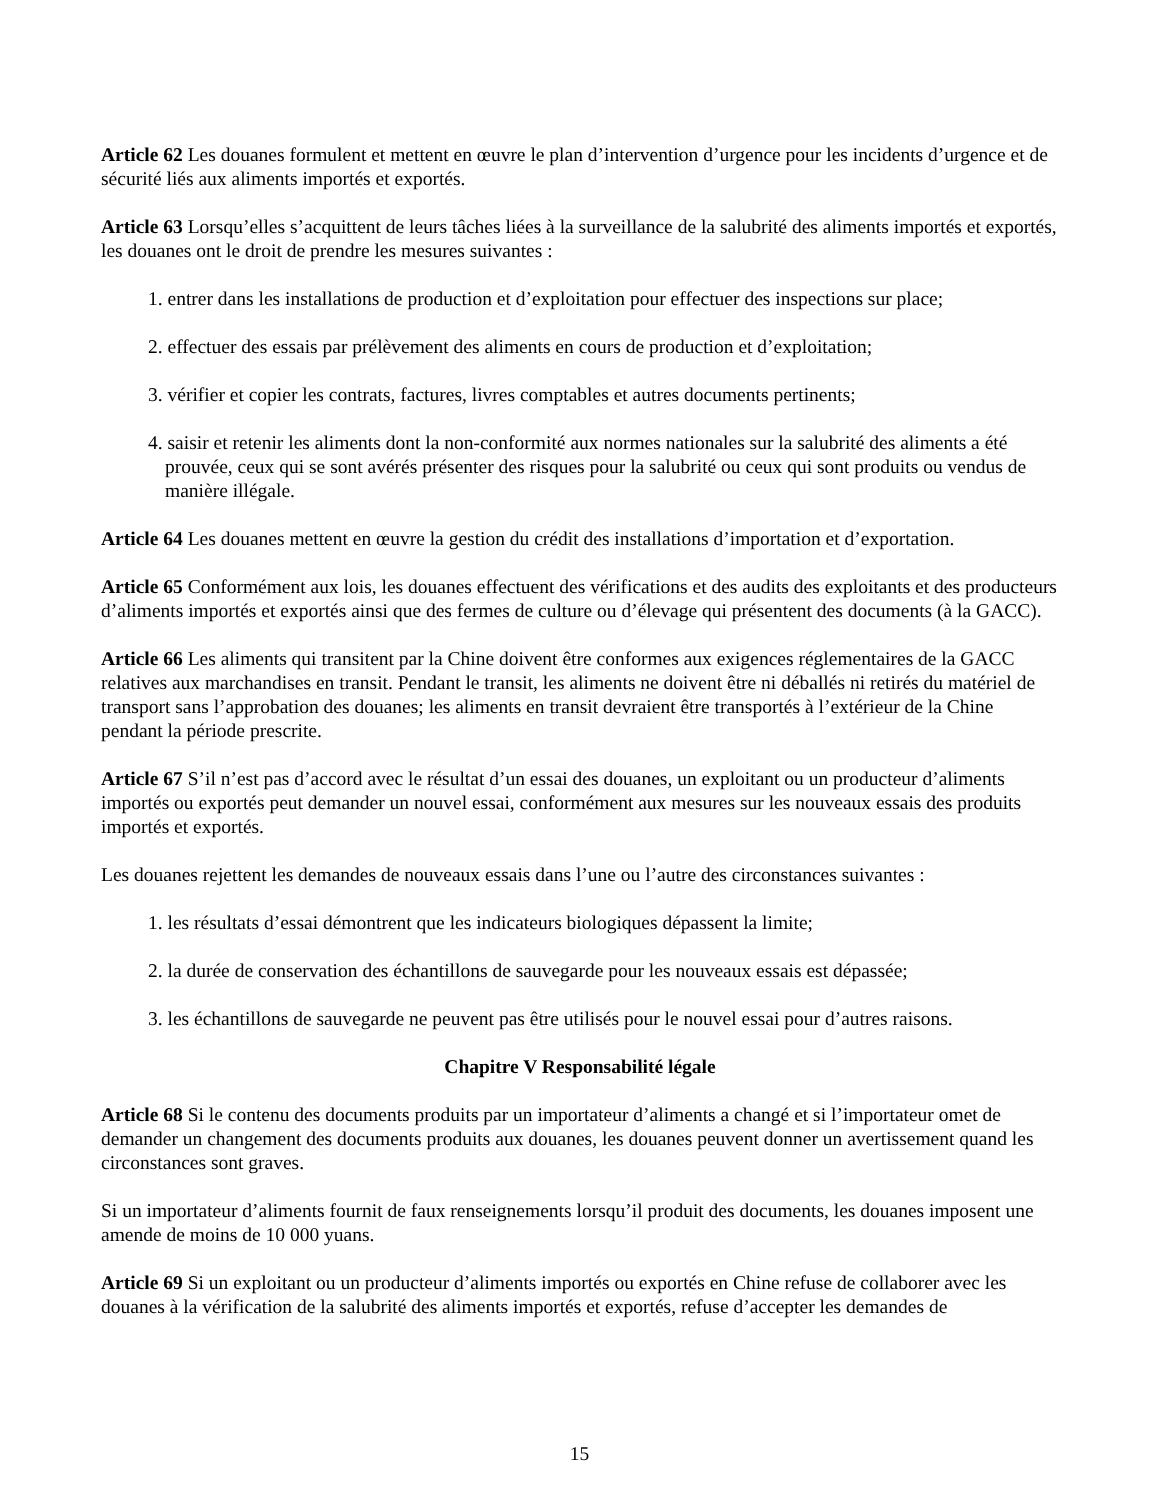Article 62 Les douanes formulent et mettent en œuvre le plan d’intervention d’urgence pour les incidents d’urgence et de sécurité liés aux aliments importés et exportés.
Article 63 Lorsqu’elles s’acquittent de leurs tâches liées à la surveillance de la salubrité des aliments importés et exportés, les douanes ont le droit de prendre les mesures suivantes :
1. entrer dans les installations de production et d’exploitation pour effectuer des inspections sur place;
2. effectuer des essais par prélèvement des aliments en cours de production et d’exploitation;
3. vérifier et copier les contrats, factures, livres comptables et autres documents pertinents;
4. saisir et retenir les aliments dont la non-conformité aux normes nationales sur la salubrité des aliments a été prouvée, ceux qui se sont avérés présenter des risques pour la salubrité ou ceux qui sont produits ou vendus de manière illégale.
Article 64 Les douanes mettent en œuvre la gestion du crédit des installations d’importation et d’exportation.
Article 65 Conformément aux lois, les douanes effectuent des vérifications et des audits des exploitants et des producteurs d’aliments importés et exportés ainsi que des fermes de culture ou d’élevage qui présentent des documents (à la GACC).
Article 66 Les aliments qui transitent par la Chine doivent être conformes aux exigences réglementaires de la GACC relatives aux marchandises en transit. Pendant le transit, les aliments ne doivent être ni déballés ni retirés du matériel de transport sans l’approbation des douanes; les aliments en transit devraient être transportés à l’extérieur de la Chine pendant la période prescrite.
Article 67 S’il n’est pas d’accord avec le résultat d’un essai des douanes, un exploitant ou un producteur d’aliments importés ou exportés peut demander un nouvel essai, conformément aux mesures sur les nouveaux essais des produits importés et exportés.
Les douanes rejettent les demandes de nouveaux essais dans l’une ou l’autre des circonstances suivantes :
1. les résultats d’essai démontrent que les indicateurs biologiques dépassent la limite;
2. la durée de conservation des échantillons de sauvegarde pour les nouveaux essais est dépassée;
3. les échantillons de sauvegarde ne peuvent pas être utilisés pour le nouvel essai pour d’autres raisons.
Chapitre V Responsabilité légale
Article 68 Si le contenu des documents produits par un importateur d’aliments a changé et si l’importateur omet de demander un changement des documents produits aux douanes, les douanes peuvent donner un avertissement quand les circonstances sont graves.
Si un importateur d’aliments fournit de faux renseignements lorsqu’il produit des documents, les douanes imposent une amende de moins de 10 000 yuans.
Article 69 Si un exploitant ou un producteur d’aliments importés ou exportés en Chine refuse de collaborer avec les douanes à la vérification de la salubrité des aliments importés et exportés, refuse d’accepter les demandes de
15